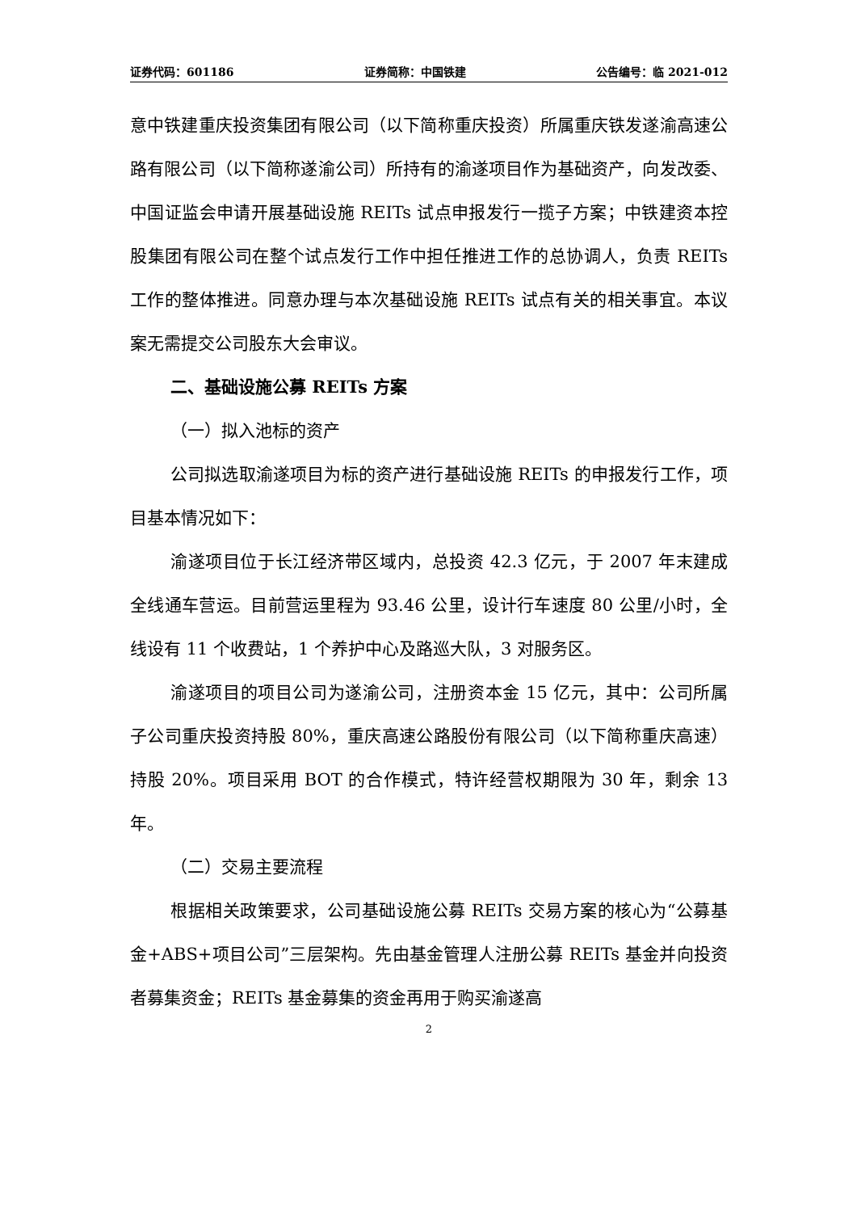证券代码：601186 证券简称：中国铁建 公告编号：临 2021-012
意中铁建重庆投资集团有限公司（以下简称重庆投资）所属重庆铁发遂渝高速公路有限公司（以下简称遂渝公司）所持有的渝遂项目作为基础资产，向发改委、中国证监会申请开展基础设施 REITs 试点申报发行一揽子方案；中铁建资本控股集团有限公司在整个试点发行工作中担任推进工作的总协调人，负责 REITs 工作的整体推进。同意办理与本次基础设施 REITs 试点有关的相关事宜。本议案无需提交公司股东大会审议。
二、基础设施公募 REITs 方案
（一）拟入池标的资产
公司拟选取渝遂项目为标的资产进行基础设施 REITs 的申报发行工作，项目基本情况如下：
渝遂项目位于长江经济带区域内，总投资 42.3 亿元，于 2007 年末建成全线通车营运。目前营运里程为 93.46 公里，设计行车速度 80 公里/小时，全线设有 11 个收费站，1 个养护中心及路巡大队，3 对服务区。
渝遂项目的项目公司为遂渝公司，注册资本金 15 亿元，其中：公司所属子公司重庆投资持股 80%，重庆高速公路股份有限公司（以下简称重庆高速）持股 20%。项目采用 BOT 的合作模式，特许经营权期限为 30 年，剩余 13 年。
（二）交易主要流程
根据相关政策要求，公司基础设施公募 REITs 交易方案的核心为“公募基金+ABS+项目公司”三层架构。先由基金管理人注册公募 REITs 基金并向投资者募集资金；REITs 基金募集的资金再用于购买渝遂高
2